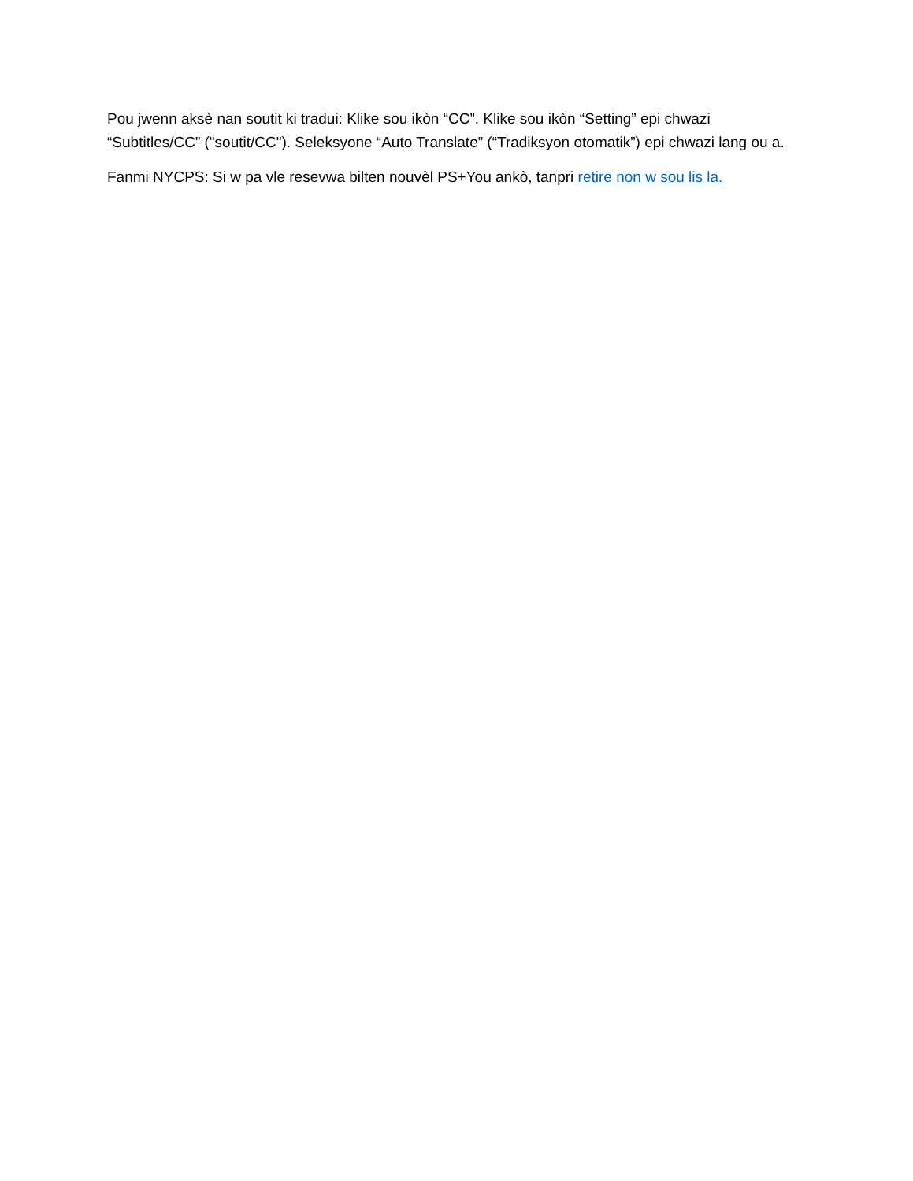Pou jwenn aksè nan soutit ki tradui: Klike sou ikòn “CC”. Klike sou ikòn “Setting” epi chwazi “Subtitles/CC” ("soutit/CC"). Seleksyone “Auto Translate” (“Tradiksyon otomatik”) epi chwazi lang ou a.
Fanmi NYCPS: Si w pa vle resevwa bilten nouvèl PS+You ankò, tanpri retire non w sou lis la.